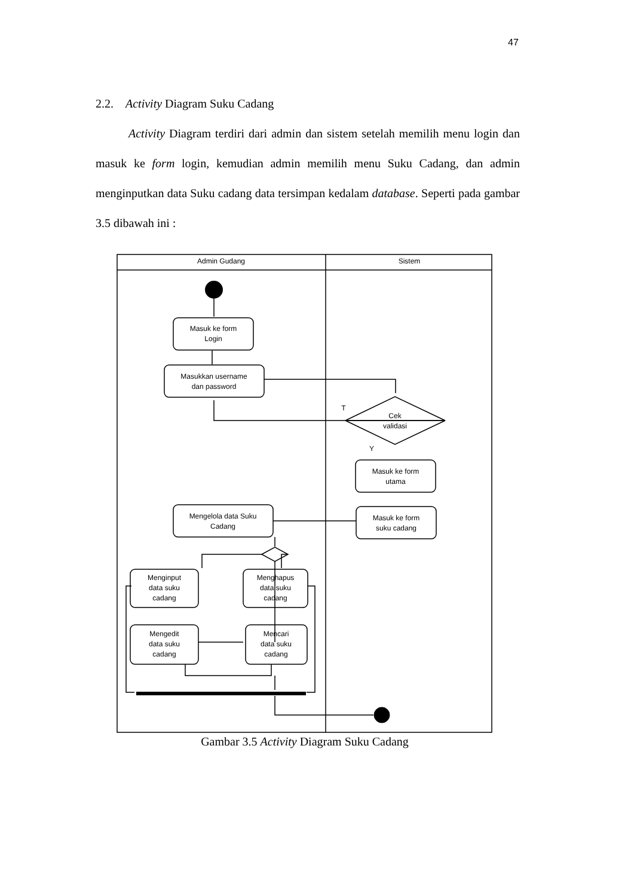47
2.2. Activity Diagram Suku Cadang
Activity Diagram terdiri dari admin dan sistem setelah memilih menu login dan masuk ke form login, kemudian admin memilih menu Suku Cadang, dan admin menginputkan data Suku cadang data tersimpan kedalam database. Seperti pada gambar 3.5 dibawah ini :
Admin Gudang
Sistem
Masuk ke form
Login
Masukkan username
dan password
T
Cek
validasi
Y
Masuk ke form
utama
Masuk ke form
suku cadang
Mengelola data Suku
Cadang
Menginput
data suku
cadang
Menghapus
data suku
cadang
Mengedit
data suku
cadang
Mencari
data suku
cadang
Gambar 3.5 Activity Diagram Suku Cadang